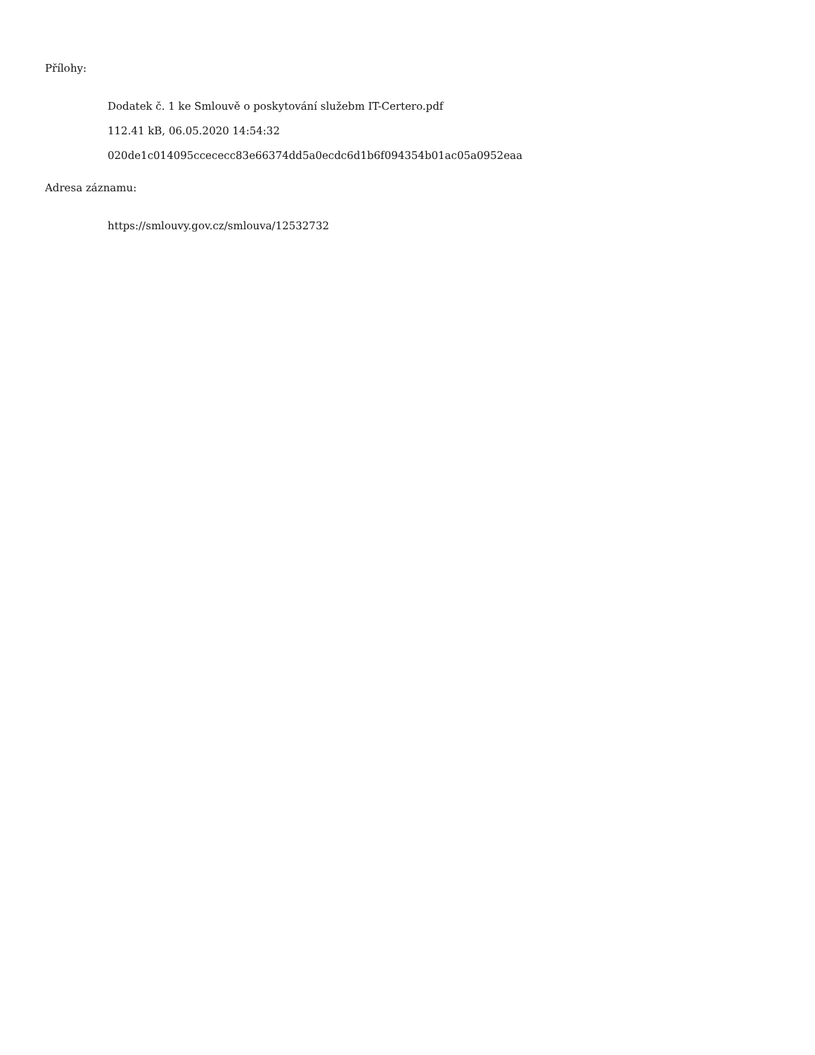Přílohy:
Dodatek č. 1 ke Smlouvě o poskytování služebm IT-Certero.pdf
112.41 kB, 06.05.2020 14:54:32
020de1c014095ccececc83e66374dd5a0ecdc6d1b6f094354b01ac05a0952eaa
Adresa záznamu:
https://smlouvy.gov.cz/smlouva/12532732